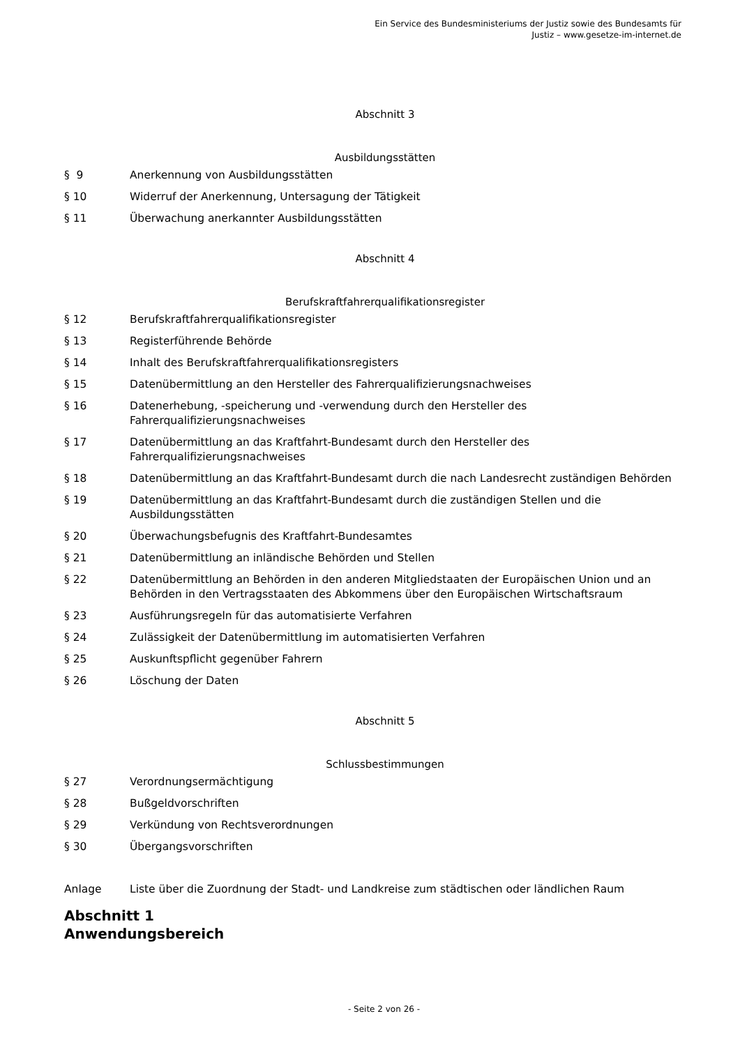Ein Service des Bundesministeriums der Justiz sowie des Bundesamts für
Justiz – www.gesetze-im-internet.de
Abschnitt 3
Ausbildungsstätten
§ 9 Anerkennung von Ausbildungsstätten
§ 10 Widerruf der Anerkennung, Untersagung der Tätigkeit
§ 11 Überwachung anerkannter Ausbildungsstätten
Abschnitt 4
Berufskraftfahrerqualifikationsregister
§ 12 Berufskraftfahrerqualifikationsregister
§ 13 Registerführende Behörde
§ 14 Inhalt des Berufskraftfahrerqualifikationsregisters
§ 15 Datenübermittlung an den Hersteller des Fahrerqualifizierungsnachweises
§ 16 Datenerhebung, -speicherung und -verwendung durch den Hersteller des
Fahrerqualifizierungsnachweises
§ 17 Datenübermittlung an das Kraftfahrt-Bundesamt durch den Hersteller des
Fahrerqualifizierungsnachweises
§ 18 Datenübermittlung an das Kraftfahrt-Bundesamt durch die nach Landesrecht zuständigen Behörden
§ 19 Datenübermittlung an das Kraftfahrt-Bundesamt durch die zuständigen Stellen und die
Ausbildungsstätten
§ 20 Überwachungsbefugnis des Kraftfahrt-Bundesamtes
§ 21 Datenübermittlung an inländische Behörden und Stellen
§ 22 Datenübermittlung an Behörden in den anderen Mitgliedstaaten der Europäischen Union und an
Behörden in den Vertragsstaaten des Abkommens über den Europäischen Wirtschaftsraum
§ 23 Ausführungsregeln für das automatisierte Verfahren
§ 24 Zulässigkeit der Datenübermittlung im automatisierten Verfahren
§ 25 Auskunftspflicht gegenüber Fahrern
§ 26 Löschung der Daten
Abschnitt 5
Schlussbestimmungen
§ 27 Verordnungsermächtigung
§ 28 Bußgeldvorschriften
§ 29 Verkündung von Rechtsverordnungen
§ 30 Übergangsvorschriften
Anlage Liste über die Zuordnung der Stadt- und Landkreise zum städtischen oder ländlichen Raum
Abschnitt 1
Anwendungsbereich
- Seite 2 von 26 -